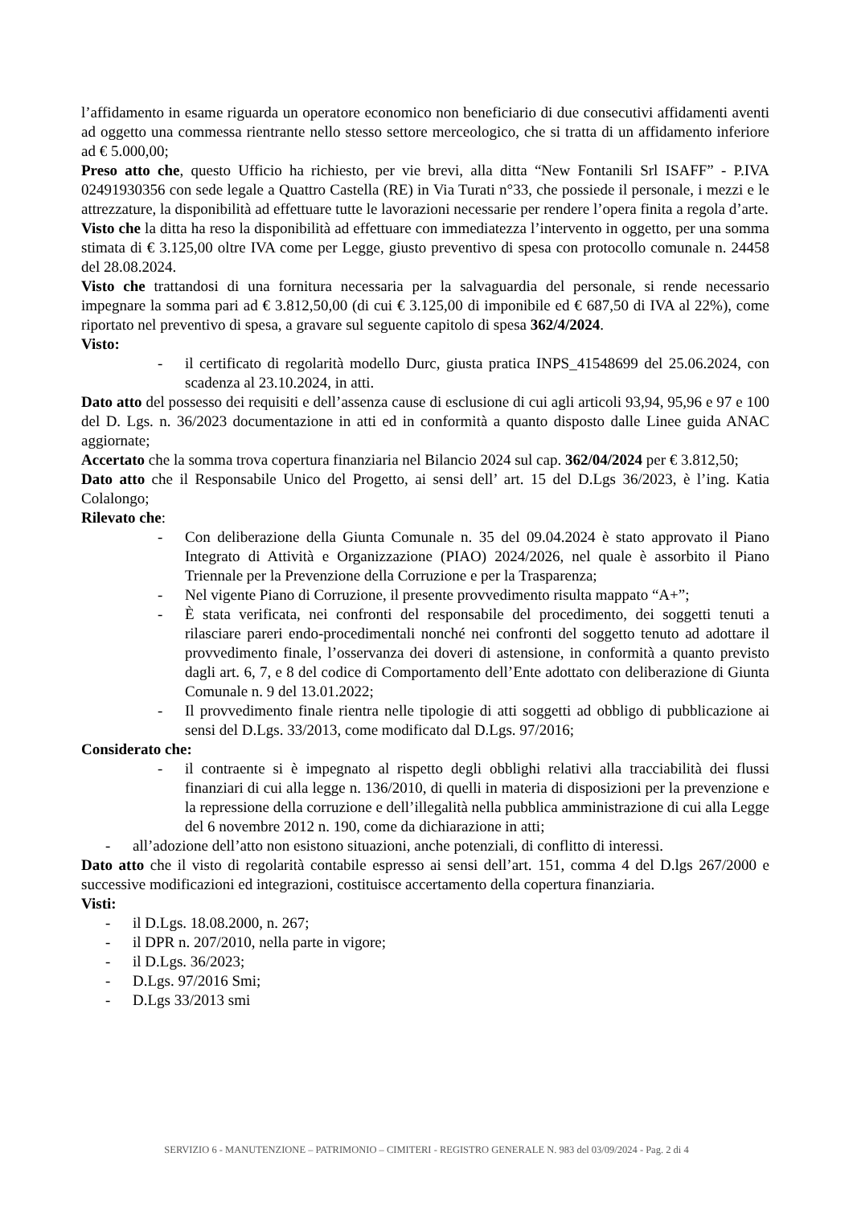l’affidamento in esame riguarda un operatore economico non beneficiario di due consecutivi affidamenti aventi ad oggetto una commessa rientrante nello stesso settore merceologico, che si tratta di un affidamento inferiore ad € 5.000,00;
Preso atto che, questo Ufficio ha richiesto, per vie brevi, alla ditta “New Fontanili Srl ISAFF” - P.IVA 02491930356 con sede legale a Quattro Castella (RE) in Via Turati n°33, che possiede il personale, i mezzi e le attrezzature, la disponibilità ad effettuare tutte le lavorazioni necessarie per rendere l’opera finita a regola d’arte.
Visto che la ditta ha reso la disponibilità ad effettuare con immediatezza l’intervento in oggetto, per una somma stimata di € 3.125,00 oltre IVA come per Legge, giusto preventivo di spesa con protocollo comunale n. 24458 del 28.08.2024.
Visto che trattandosi di una fornitura necessaria per la salvaguardia del personale, si rende necessario impegnare la somma pari ad € 3.812,50,00 (di cui € 3.125,00 di imponibile ed € 687,50 di IVA al 22%), come riportato nel preventivo di spesa, a gravare sul seguente capitolo di spesa 362/4/2024.
Visto:
- il certificato di regolarità modello Durc, giusta pratica INPS_41548699 del 25.06.2024, con scadenza al 23.10.2024, in atti.
Dato atto del possesso dei requisiti e dell’assenza cause di esclusione di cui agli articoli 93,94, 95,96 e 97 e 100 del D. Lgs. n. 36/2023 documentazione in atti ed in conformità a quanto disposto dalle Linee guida ANAC aggiornate;
Accertato che la somma trova copertura finanziaria nel Bilancio 2024 sul cap. 362/04/2024 per € 3.812,50;
Dato atto che il Responsabile Unico del Progetto, ai sensi dell’ art. 15 del D.Lgs 36/2023, è l’ing. Katia Colalongo;
Rilevato che:
- Con deliberazione della Giunta Comunale n. 35 del 09.04.2024 è stato approvato il Piano Integrato di Attività e Organizzazione (PIAO) 2024/2026, nel quale è assorbito il Piano Triennale per la Prevenzione della Corruzione e per la Trasparenza;
- Nel vigente Piano di Corruzione, il presente provvedimento risulta mappato “A+”;
- È stata verificata, nei confronti del responsabile del procedimento, dei soggetti tenuti a rilasciare pareri endo-procedimentali nonché nei confronti del soggetto tenuto ad adottare il provvedimento finale, l’osservanza dei doveri di astensione, in conformità a quanto previsto dagli art. 6, 7, e 8 del codice di Comportamento dell’Ente adottato con deliberazione di Giunta Comunale n. 9 del 13.01.2022;
- Il provvedimento finale rientra nelle tipologie di atti soggetti ad obbligo di pubblicazione ai sensi del D.Lgs. 33/2013, come modificato dal D.Lgs. 97/2016;
Considerato che:
- il contraente si è impegnato al rispetto degli obblighi relativi alla tracciabilità dei flussi finanziari di cui alla legge n. 136/2010, di quelli in materia di disposizioni per la prevenzione e la repressione della corruzione e dell’illegalità nella pubblica amministrazione di cui alla Legge del 6 novembre 2012 n. 190, come da dichiarazione in atti;
- all’adozione dell’atto non esistono situazioni, anche potenziali, di conflitto di interessi.
Dato atto che il visto di regolarità contabile espresso ai sensi dell’art. 151, comma 4 del D.lgs 267/2000 e successive modificazioni ed integrazioni, costituisce accertamento della copertura finanziaria.
Visti:
- il D.Lgs. 18.08.2000, n. 267;
- il DPR n. 207/2010, nella parte in vigore;
- il D.Lgs. 36/2023;
- D.Lgs. 97/2016 Smi;
- D.Lgs 33/2013 smi
SERVIZIO 6 - MANUTENZIONE – PATRIMONIO – CIMITERI - REGISTRO GENERALE N. 983 del 03/09/2024 - Pag. 2 di 4